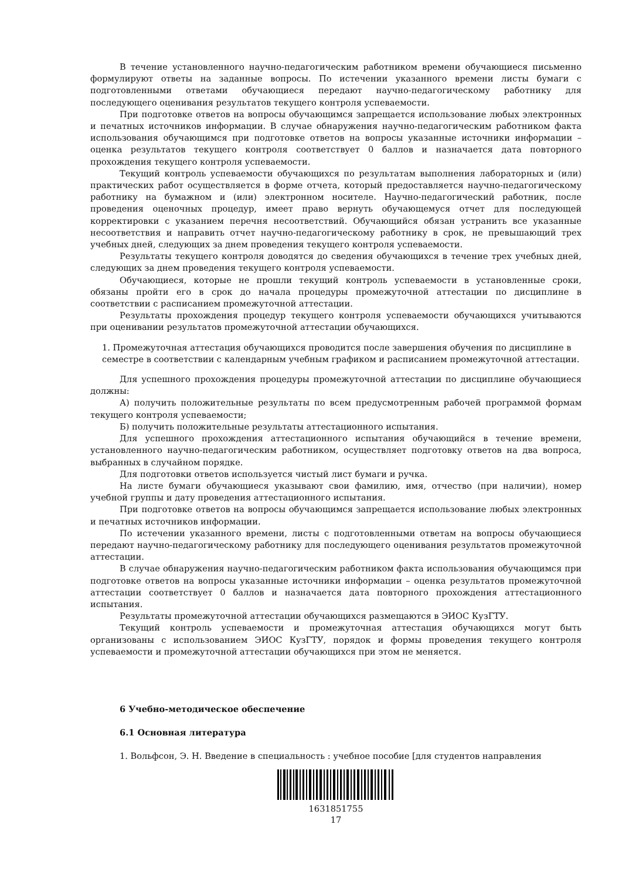В течение установленного научно-педагогическим работником времени обучающиеся письменно формулируют ответы на заданные вопросы. По истечении указанного времени листы бумаги с подготовленными ответами обучающиеся передают научно-педагогическому работнику для последующего оценивания результатов текущего контроля успеваемости.
При подготовке ответов на вопросы обучающимся запрещается использование любых электронных и печатных источников информации. В случае обнаружения научно-педагогическим работником факта использования обучающимся при подготовке ответов на вопросы указанные источники информации – оценка результатов текущего контроля соответствует 0 баллов и назначается дата повторного прохождения текущего контроля успеваемости.
Текущий контроль успеваемости обучающихся по результатам выполнения лабораторных и (или) практических работ осуществляется в форме отчета, который предоставляется научно-педагогическому работнику на бумажном и (или) электронном носителе. Научно-педагогический работник, после проведения оценочных процедур, имеет право вернуть обучающемуся отчет для последующей корректировки с указанием перечня несоответствий. Обучающийся обязан устранить все указанные несоответствия и направить отчет научно-педагогическому работнику в срок, не превышающий трех учебных дней, следующих за днем проведения текущего контроля успеваемости.
Результаты текущего контроля доводятся до сведения обучающихся в течение трех учебных дней, следующих за днем проведения текущего контроля успеваемости.
Обучающиеся, которые не прошли текущий контроль успеваемости в установленные сроки, обязаны пройти его в срок до начала процедуры промежуточной аттестации по дисциплине в соответствии с расписанием промежуточной аттестации.
Результаты прохождения процедур текущего контроля успеваемости обучающихся учитываются при оценивании результатов промежуточной аттестации обучающихся.
1. Промежуточная аттестация обучающихся проводится после завершения обучения по дисциплине в семестре в соответствии с календарным учебным графиком и расписанием промежуточной аттестации.
Для успешного прохождения процедуры промежуточной аттестации по дисциплине обучающиеся должны:
А) получить положительные результаты по всем предусмотренным рабочей программой формам текущего контроля успеваемости;
Б) получить положительные результаты аттестационного испытания.
Для успешного прохождения аттестационного испытания обучающийся в течение времени, установленного научно-педагогическим работником, осуществляет подготовку ответов на два вопроса, выбранных в случайном порядке.
Для подготовки ответов используется чистый лист бумаги и ручка.
На листе бумаги обучающиеся указывают свои фамилию, имя, отчество (при наличии), номер учебной группы и дату проведения аттестационного испытания.
При подготовке ответов на вопросы обучающимся запрещается использование любых электронных и печатных источников информации.
По истечении указанного времени, листы с подготовленными ответам на вопросы обучающиеся передают научно-педагогическому работнику для последующего оценивания результатов промежуточной аттестации.
В случае обнаружения научно-педагогическим работником факта использования обучающимся при подготовке ответов на вопросы указанные источники информации – оценка результатов промежуточной аттестации соответствует 0 баллов и назначается дата повторного прохождения аттестационного испытания.
Результаты промежуточной аттестации обучающихся размещаются в ЭИОС КузГТУ.
Текущий контроль успеваемости и промежуточная аттестация обучающихся могут быть организованы с использованием ЭИОС КузГТУ, порядок и формы проведения текущего контроля успеваемости и промежуточной аттестации обучающихся при этом не меняется.
6 Учебно-методическое обеспечение
6.1 Основная литература
1. Вольфсон, Э. Н. Введение в специальность : учебное пособие [для студентов направления
1631851755
17